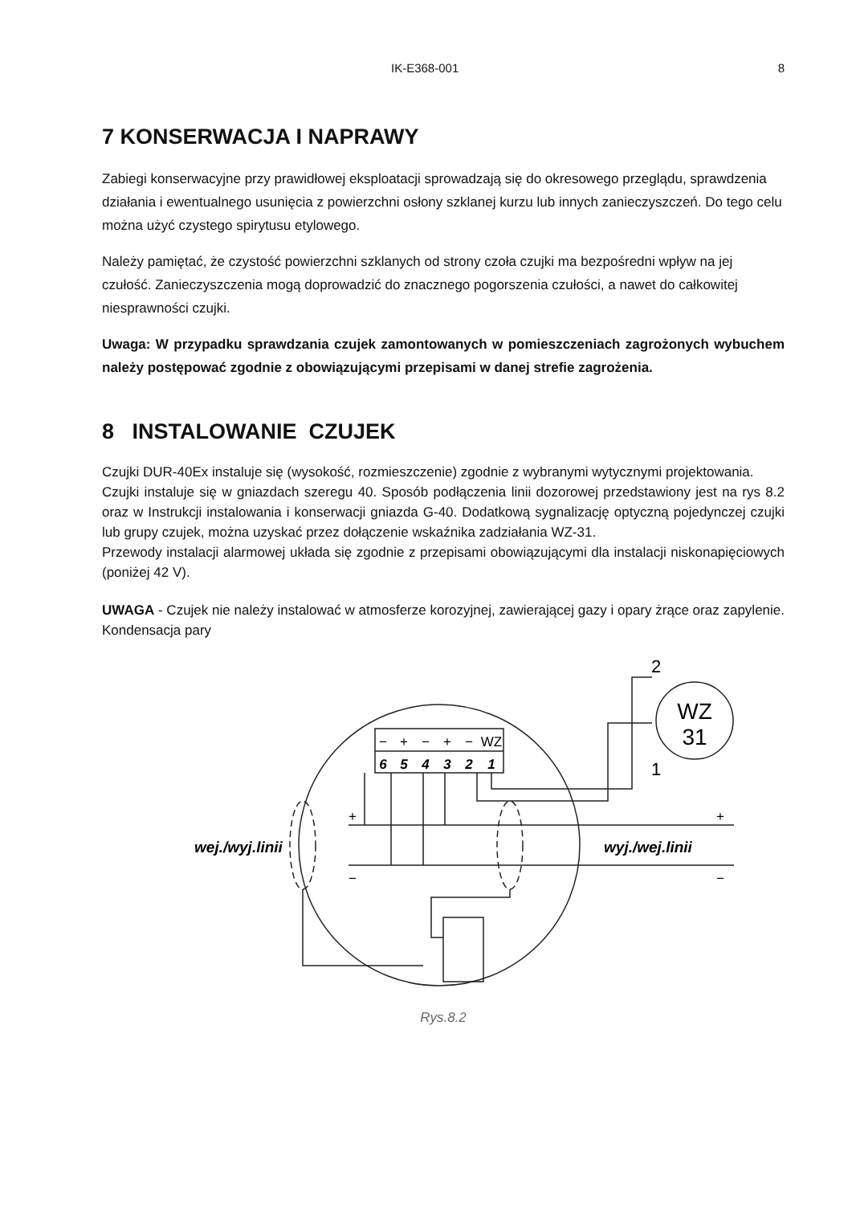IK-E368-001 8
7 KONSERWACJA I NAPRAWY
Zabiegi konserwacyjne przy prawidłowej eksploatacji sprowadzają się do okresowego przeglądu, sprawdzenia działania i ewentualnego usunięcia z powierzchni osłony szklanej kurzu lub innych zanieczyszczeń. Do tego celu można użyć czystego spirytusu etylowego.
Należy pamiętać, że czystość powierzchni szklanych od strony czoła czujki ma bezpośredni wpływ na jej czułość. Zanieczyszczenia mogą doprowadzić do znacznego pogorszenia czułości, a nawet do całkowitej niesprawności czujki.
Uwaga: W przypadku sprawdzania czujek zamontowanych w pomieszczeniach zagrożonych wybuchem należy postępować zgodnie z obowiązującymi przepisami w danej strefie zagrożenia.
8 INSTALOWANIE CZUJEK
Czujki DUR-40Ex instaluje się (wysokość, rozmieszczenie) zgodnie z wybranymi wytycznymi projektowania.
Czujki instaluje się w gniazdach szeregu 40. Sposób podłączenia linii dozorowej przedstawiony jest na rys 8.2 oraz w Instrukcji instalowania i konserwacji gniazda G-40. Dodatkową sygnalizację optyczną pojedynczej czujki lub grupy czujek, można uzyskać przez dołączenie wskaźnika zadziałania WZ-31.
Przewody instalacji alarmowej układa się zgodnie z przepisami obowiązującymi dla instalacji niskonapięciowych (poniżej 42 V).
UWAGA - Czujek nie należy instalować w atmosferze korozyjnej, zawierającej gazy i opary żrące oraz zapylenie. Kondensacja pary
−
+
−
+
−
WZ
6
5
4
3
2
1
WZ
31
2
1
wej./wyj.linii
wyj./wej.linii
+
−
+
−
Rys.8.2